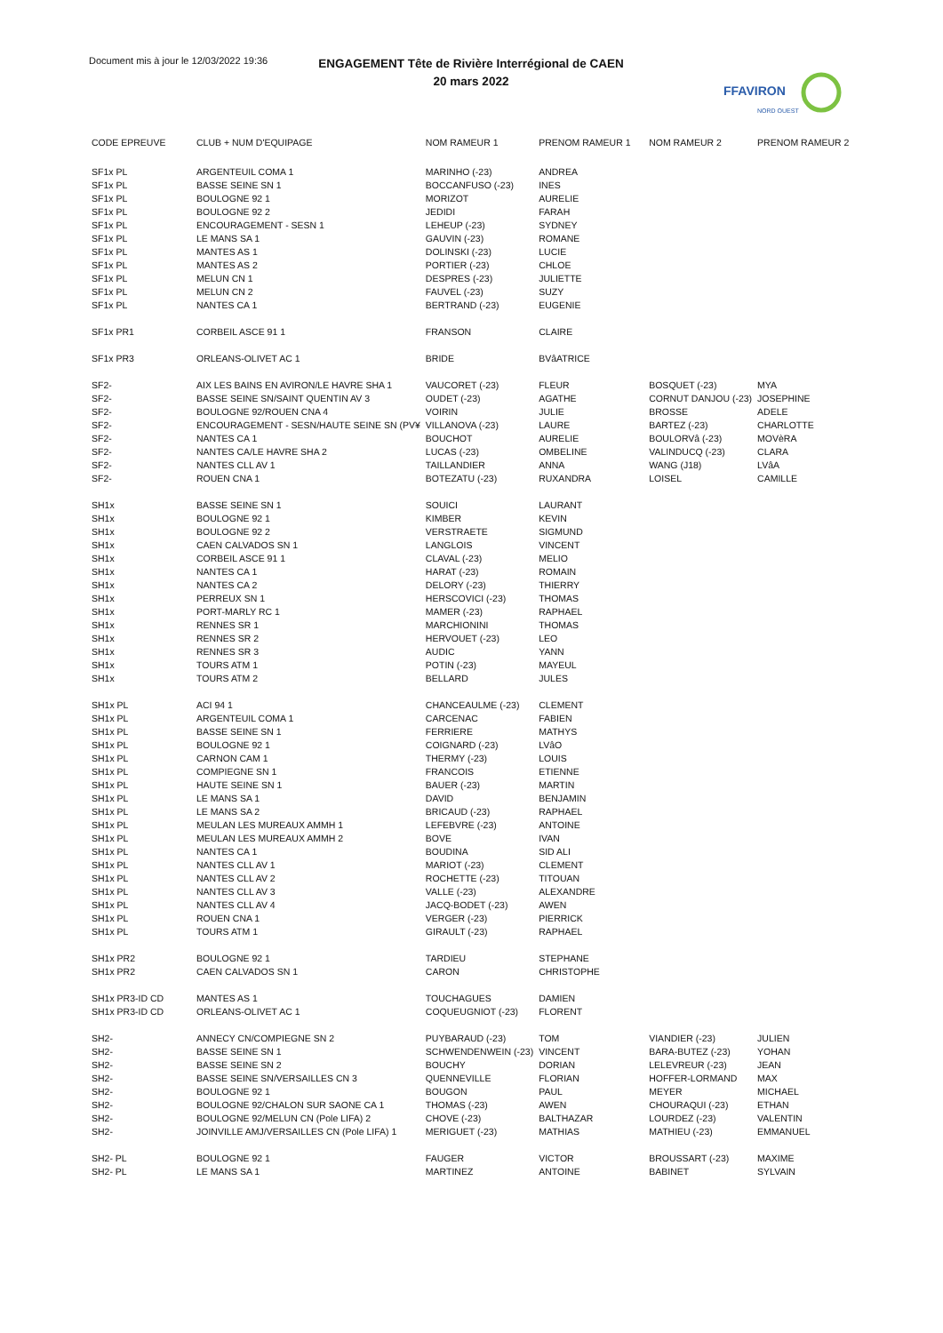Document mis à jour le 12/03/2022 19:36
ENGAGEMENT Tête de Rivière Interrégional de CAEN
20 mars 2022
FFAVIRON
NORD OUEST
| CODE EPREUVE | CLUB + NUM D'EQUIPAGE | NOM RAMEUR 1 | PRENOM RAMEUR 1 | NOM RAMEUR 2 | PRENOM RAMEUR 2 |
| --- | --- | --- | --- | --- | --- |
| SF1x PL | ARGENTEUIL COMA 1 | MARINHO (-23) | ANDREA | | |
| SF1x PL | BASSE SEINE SN 1 | BOCCANFUSO (-23) | INES | | |
| SF1x PL | BOULOGNE 92 1 | MORIZOT | AURELIE | | |
| SF1x PL | BOULOGNE 92 2 | JEDIDI | FARAH | | |
| SF1x PL | ENCOURAGEMENT - SESN 1 | LEHEUP (-23) | SYDNEY | | |
| SF1x PL | LE MANS SA 1 | GAUVIN (-23) | ROMANE | | |
| SF1x PL | MANTES AS 1 | DOLINSKI (-23) | LUCIE | | |
| SF1x PL | MANTES AS 2 | PORTIER (-23) | CHLOE | | |
| SF1x PL | MELUN CN 1 | DESPRES (-23) | JULIETTE | | |
| SF1x PL | MELUN CN 2 | FAUVEL (-23) | SUZY | | |
| SF1x PL | NANTES CA 1 | BERTRAND (-23) | EUGENIE | | |
| SF1x PR1 | CORBEIL ASCE 91 1 | FRANSON | CLAIRE | | |
| SF1x PR3 | ORLEANS-OLIVET AC 1 | BRIDE | BVâATRICE | | |
| SF2- | AIX LES BAINS EN AVIRON/LE HAVRE SHA 1 | VAUCORET (-23) | FLEUR | BOSQUET (-23) | MYA |
| SF2- | BASSE SEINE SN/SAINT QUENTIN AV 3 | OUDET (-23) | AGATHE | CORNUT DANJOU (-23) | JOSEPHINE |
| SF2- | BOULOGNE 92/ROUEN CNA 4 | VOIRIN | JULIE | BROSSE | ADELE |
| SF2- | ENCOURAGEMENT - SESN/HAUTE SEINE SN (PV¥ | VILLANOVA (-23) | LAURE | BARTEZ (-23) | CHARLOTTE |
| SF2- | NANTES CA 1 | BOUCHOT | AURELIE | BOULORVâ (-23) | MOVèRA |
| SF2- | NANTES CA/LE HAVRE SHA 2 | LUCAS (-23) | OMBELINE | VALINDUCQ (-23) | CLARA |
| SF2- | NANTES CLL AV 1 | TAILLANDIER | ANNA | WANG (J18) | LVâA |
| SF2- | ROUEN CNA 1 | BOTEZATU (-23) | RUXANDRA | LOISEL | CAMILLE |
| SH1x | BASSE SEINE SN 1 | SOUICI | LAURANT | | |
| SH1x | BOULOGNE 92 1 | KIMBER | KEVIN | | |
| SH1x | BOULOGNE 92 2 | VERSTRAETE | SIGMUND | | |
| SH1x | CAEN CALVADOS SN 1 | LANGLOIS | VINCENT | | |
| SH1x | CORBEIL ASCE 91 1 | CLAVAL (-23) | MELIO | | |
| SH1x | NANTES CA 1 | HARAT (-23) | ROMAIN | | |
| SH1x | NANTES CA 2 | DELORY (-23) | THIERRY | | |
| SH1x | PERREUX SN 1 | HERSCOVICI (-23) | THOMAS | | |
| SH1x | PORT-MARLY RC 1 | MAMER (-23) | RAPHAEL | | |
| SH1x | RENNES SR 1 | MARCHIONINI | THOMAS | | |
| SH1x | RENNES SR 2 | HERVOUET (-23) | LEO | | |
| SH1x | RENNES SR 3 | AUDIC | YANN | | |
| SH1x | TOURS ATM 1 | POTIN (-23) | MAYEUL | | |
| SH1x | TOURS ATM 2 | BELLARD | JULES | | |
| SH1x PL | ACI 94 1 | CHANCEAULME (-23) | CLEMENT | | |
| SH1x PL | ARGENTEUIL COMA 1 | CARCENAC | FABIEN | | |
| SH1x PL | BASSE SEINE SN 1 | FERRIERE | MATHYS | | |
| SH1x PL | BOULOGNE 92 1 | COIGNARD (-23) | LVâO | | |
| SH1x PL | CARNON CAM 1 | THERMY (-23) | LOUIS | | |
| SH1x PL | COMPIEGNE SN 1 | FRANCOIS | ETIENNE | | |
| SH1x PL | HAUTE SEINE SN 1 | BAUER (-23) | MARTIN | | |
| SH1x PL | LE MANS SA 1 | DAVID | BENJAMIN | | |
| SH1x PL | LE MANS SA 2 | BRICAUD (-23) | RAPHAEL | | |
| SH1x PL | MEULAN LES MUREAUX AMMH 1 | LEFEBVRE (-23) | ANTOINE | | |
| SH1x PL | MEULAN LES MUREAUX AMMH 2 | BOVE | IVAN | | |
| SH1x PL | NANTES CA 1 | BOUDINA | SID ALI | | |
| SH1x PL | NANTES CLL AV 1 | MARIOT (-23) | CLEMENT | | |
| SH1x PL | NANTES CLL AV 2 | ROCHETTE (-23) | TITOUAN | | |
| SH1x PL | NANTES CLL AV 3 | VALLE (-23) | ALEXANDRE | | |
| SH1x PL | NANTES CLL AV 4 | JACQ-BODET (-23) | AWEN | | |
| SH1x PL | ROUEN CNA 1 | VERGER (-23) | PIERRICK | | |
| SH1x PL | TOURS ATM 1 | GIRAULT (-23) | RAPHAEL | | |
| SH1x PR2 | BOULOGNE 92 1 | TARDIEU | STEPHANE | | |
| SH1x PR2 | CAEN CALVADOS SN 1 | CARON | CHRISTOPHE | | |
| SH1x PR3-ID CD | MANTES AS 1 | TOUCHAGUES | DAMIEN | | |
| SH1x PR3-ID CD | ORLEANS-OLIVET AC 1 | COQUEUGNIOT (-23) | FLORENT | | |
| SH2- | ANNECY CN/COMPIEGNE SN 2 | PUYBARAUD (-23) | TOM | VIANDIER (-23) | JULIEN |
| SH2- | BASSE SEINE SN 1 | SCHWENDENWEIN (-23) | VINCENT | BARA-BUTEZ (-23) | YOHAN |
| SH2- | BASSE SEINE SN 2 | BOUCHY | DORIAN | LELEVREUR (-23) | JEAN |
| SH2- | BASSE SEINE SN/VERSAILLES CN 3 | QUENNEVILLE | FLORIAN | HOFFER-LORMAND | MAX |
| SH2- | BOULOGNE 92 1 | BOUGON | PAUL | MEYER | MICHAEL |
| SH2- | BOULOGNE 92/CHALON SUR SAONE CA 1 | THOMAS (-23) | AWEN | CHOURAQUI (-23) | ETHAN |
| SH2- | BOULOGNE 92/MELUN CN (Pole LIFA) 2 | CHOVE (-23) | BALTHAZAR | LOURDEZ (-23) | VALENTIN |
| SH2- | JOINVILLE AMJ/VERSAILLES CN (Pole LIFA) 1 | MERIGUET (-23) | MATHIAS | MATHIEU (-23) | EMMANUEL |
| SH2- PL | BOULOGNE 92 1 | FAUGER | VICTOR | BROUSSART (-23) | MAXIME |
| SH2- PL | LE MANS SA 1 | MARTINEZ | ANTOINE | BABINET | SYLVAIN |